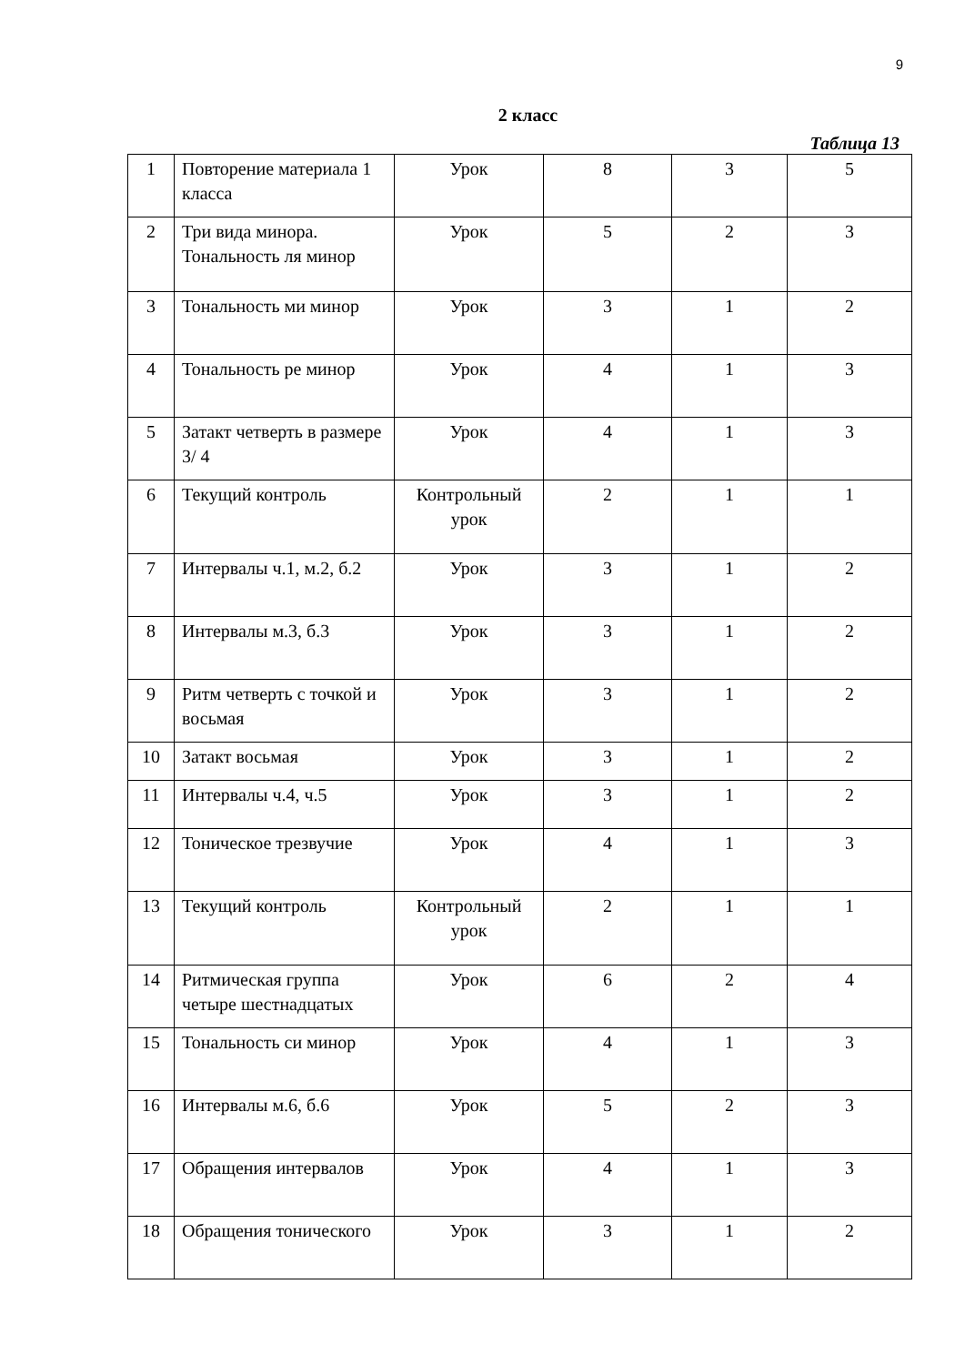9
2 класс
Таблица 13
| 1 | Повторение материала 1 класса | Урок | 8 | 3 | 5 |
| 2 | Три вида минора. Тональность ля минор | Урок | 5 | 2 | 3 |
| 3 | Тональность ми минор | Урок | 3 | 1 | 2 |
| 4 | Тональность ре минор | Урок | 4 | 1 | 3 |
| 5 | Затакт четверть в размере 3/ 4 | Урок | 4 | 1 | 3 |
| 6 | Текущий контроль | Контрольный урок | 2 | 1 | 1 |
| 7 | Интервалы ч.1, м.2, б.2 | Урок | 3 | 1 | 2 |
| 8 | Интервалы м.3, б.3 | Урок | 3 | 1 | 2 |
| 9 | Ритм четверть с точкой и восьмая | Урок | 3 | 1 | 2 |
| 10 | Затакт восьмая | Урок | 3 | 1 | 2 |
| 11 | Интервалы ч.4, ч.5 | Урок | 3 | 1 | 2 |
| 12 | Тоническое трезвучие | Урок | 4 | 1 | 3 |
| 13 | Текущий контроль | Контрольный урок | 2 | 1 | 1 |
| 14 | Ритмическая группа четыре шестнадцатых | Урок | 6 | 2 | 4 |
| 15 | Тональность си минор | Урок | 4 | 1 | 3 |
| 16 | Интервалы м.6, б.6 | Урок | 5 | 2 | 3 |
| 17 | Обращения интервалов | Урок | 4 | 1 | 3 |
| 18 | Обращения тонического | Урок | 3 | 1 | 2 |